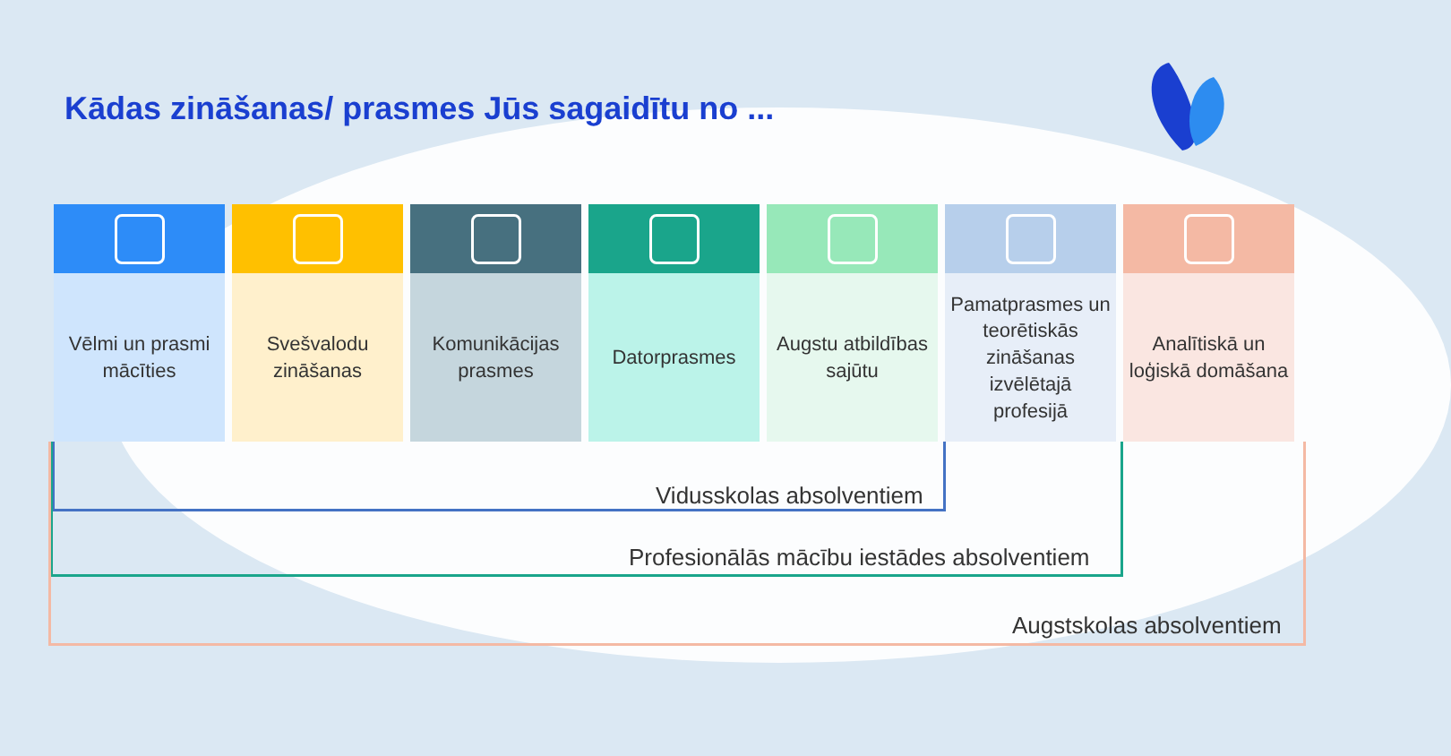Kādas zināšanas/ prasmes Jūs sagaidītu no ...
Vēlmi un prasmi mācīties
Svešvalodu zināšanas
Komunikācijas prasmes
Datorprasmes Augstu atbildības sajūtu
Pamatprasmes un teorētiskās zināšanas izvēlētajā profesijā
Analītiskā un loģiskā domāšana
Vidusskolas absolventiem
Profesionālās mācību iestādes absolventiem
Augstskolas absolventiem